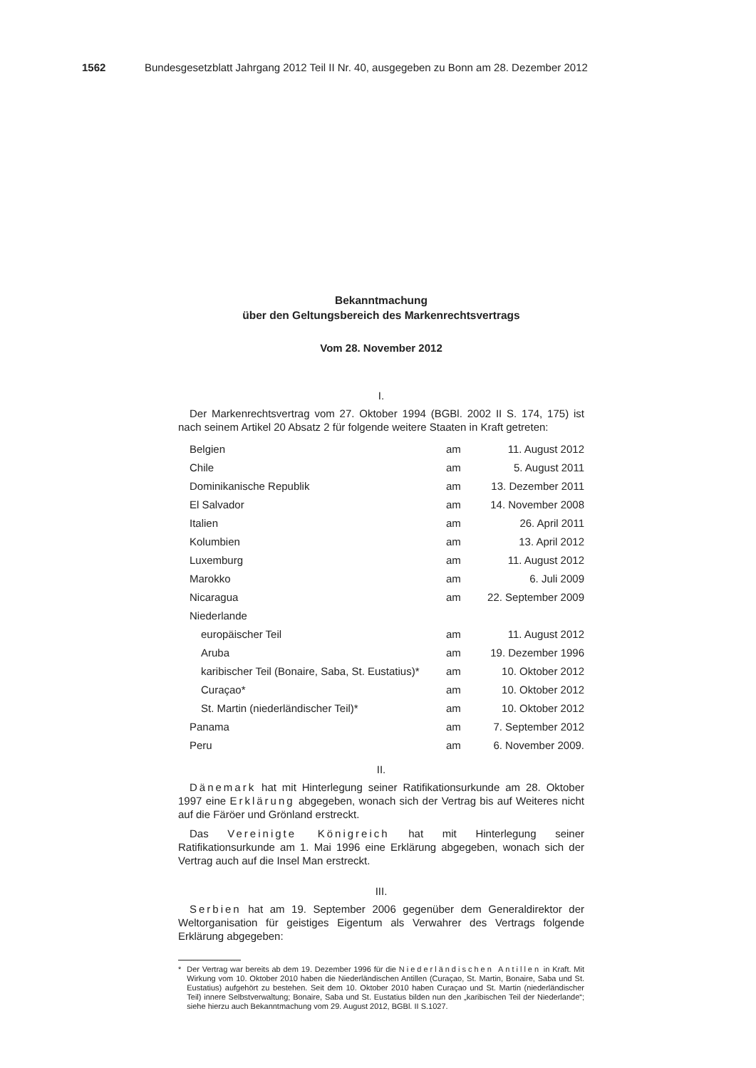1562 Bundesgesetzblatt Jahrgang 2012 Teil II Nr. 40, ausgegeben zu Bonn am 28. Dezember 2012
Bekanntmachung
über den Geltungsbereich des Markenrechtsvertrags
Vom 28. November 2012
I.
Der Markenrechtsvertrag vom 27. Oktober 1994 (BGBl. 2002 II S. 174, 175) ist nach seinem Artikel 20 Absatz 2 für folgende weitere Staaten in Kraft getreten:
| Belgien | am | 11. August 2012 |
| Chile | am | 5. August 2011 |
| Dominikanische Republik | am | 13. Dezember 2011 |
| El Salvador | am | 14. November 2008 |
| Italien | am | 26. April 2011 |
| Kolumbien | am | 13. April 2012 |
| Luxemburg | am | 11. August 2012 |
| Marokko | am | 6. Juli 2009 |
| Nicaragua | am | 22. September 2009 |
| Niederlande | | |
| europäischer Teil | am | 11. August 2012 |
| Aruba | am | 19. Dezember 1996 |
| karibischer Teil (Bonaire, Saba, St. Eustatius)* | am | 10. Oktober 2012 |
| Curaçao* | am | 10. Oktober 2012 |
| St. Martin (niederländischer Teil)* | am | 10. Oktober 2012 |
| Panama | am | 7. September 2012 |
| Peru | am | 6. November 2009. |
II.
Dänemark hat mit Hinterlegung seiner Ratifikationsurkunde am 28. Oktober 1997 eine Erklärung abgegeben, wonach sich der Vertrag bis auf Weiteres nicht auf die Färöer und Grönland erstreckt.
Das Vereinigte Königreich hat mit Hinterlegung seiner Ratifikationsurkunde am 1. Mai 1996 eine Erklärung abgegeben, wonach sich der Vertrag auch auf die Insel Man erstreckt.
III.
Serbien hat am 19. September 2006 gegenüber dem Generaldirektor der Weltorganisation für geistiges Eigentum als Verwahrer des Vertrags folgende Erklärung abgegeben:
* Der Vertrag war bereits ab dem 19. Dezember 1996 für die Niederländischen Antillen in Kraft. Mit Wirkung vom 10. Oktober 2010 haben die Niederländischen Antillen (Curaçao, St. Martin, Bonaire, Saba und St. Eustatius) aufgehört zu bestehen. Seit dem 10. Oktober 2010 haben Curaçao und St. Martin (niederländischer Teil) innere Selbstverwaltung; Bonaire, Saba und St. Eustatius bilden nun den „karibischen Teil der Niederlande“; siehe hierzu auch Bekanntmachung vom 29. August 2012, BGBl. II S.1027.